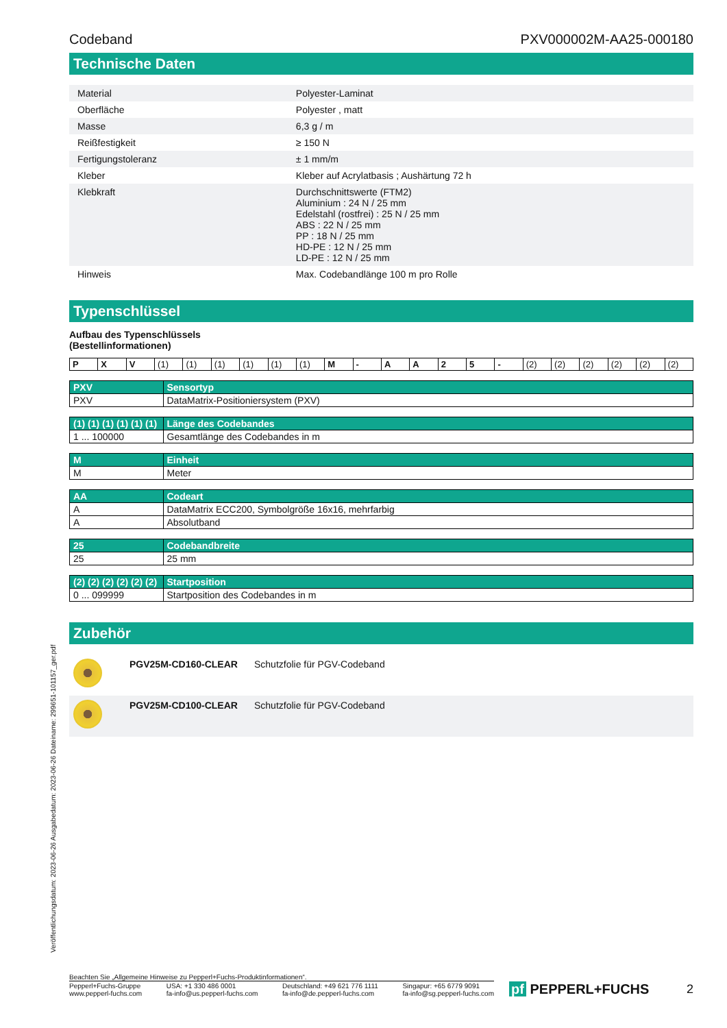Codeband PXV000002M-AA25-000180
Technische Daten
| Material | Polyester-Laminat |
| Oberfläche | Polyester , matt |
| Masse | 6,3 g / m |
| Reißfestigkeit | ≥ 150 N |
| Fertigungstoleranz | ± 1 mm/m |
| Kleber | Kleber auf Acrylatbasis ; Aushärtung 72 h |
| Klebkraft | Durchschnittswerte (FTM2) Aluminium : 24 N / 25 mm Edelstahl (rostfrei) : 25 N / 25 mm ABS : 22 N / 25 mm PP : 18 N / 25 mm HD-PE : 12 N / 25 mm LD-PE : 12 N / 25 mm |
| Hinweis | Max. Codebandlänge 100 m pro Rolle |
Typenschlüssel
Aufbau des Typenschlüssels
(Bestellinformationen)
| P | X | V | (1) | (1) | (1) | (1) | (1) | (1) | M | - | A | A | 2 | 5 | - | (2) | (2) | (2) | (2) | (2) | (2) |
| PXV | Sensortyp |
| PXV | DataMatrix-Positioniersystem (PXV) |
| (1) (1) (1) (1) (1) (1) | Länge des Codebandes |
| 1 ... 100000 | Gesamtlänge des Codebandes in m |
| M | Einheit |
| M | Meter |
| AA | Codeart |
| A | DataMatrix ECC200, Symbolgröße 16x16, mehrfarbig |
| A | Absolutband |
| 25 | Codebandbreite |
| 25 | 25 mm |
| (2) (2) (2) (2) (2) (2) | Startposition |
| 0 ... 099999 | Startposition des Codebandes in m |
Zubehör
| | PGV25M-CD160-CLEAR | Schutzfolie für PGV-Codeband |
| | PGV25M-CD100-CLEAR | Schutzfolie für PGV-Codeband |
Veröffentlichungsdatum: 2023-06-26 Ausgabedatum: 2023-06-26 Dateiname: 299651-101157_ger.pdf
Beachten Sie „Allgemeine Hinweise zu Pepperl+Fuchs-Produktinformationen“.
Pepperl+Fuchs-Gruppe
www.pepperl-fuchs.com USA: +1 330 486 0001
fa-info@us.pepperl-fuchs.com Deutschland: +49 621 776 1111
fa-info@de.pepperl-fuchs.com Singapur: +65 6779 9091
fa-info@sg.pepperl-fuchs.com
pf PEPPERL+FUCHS 2